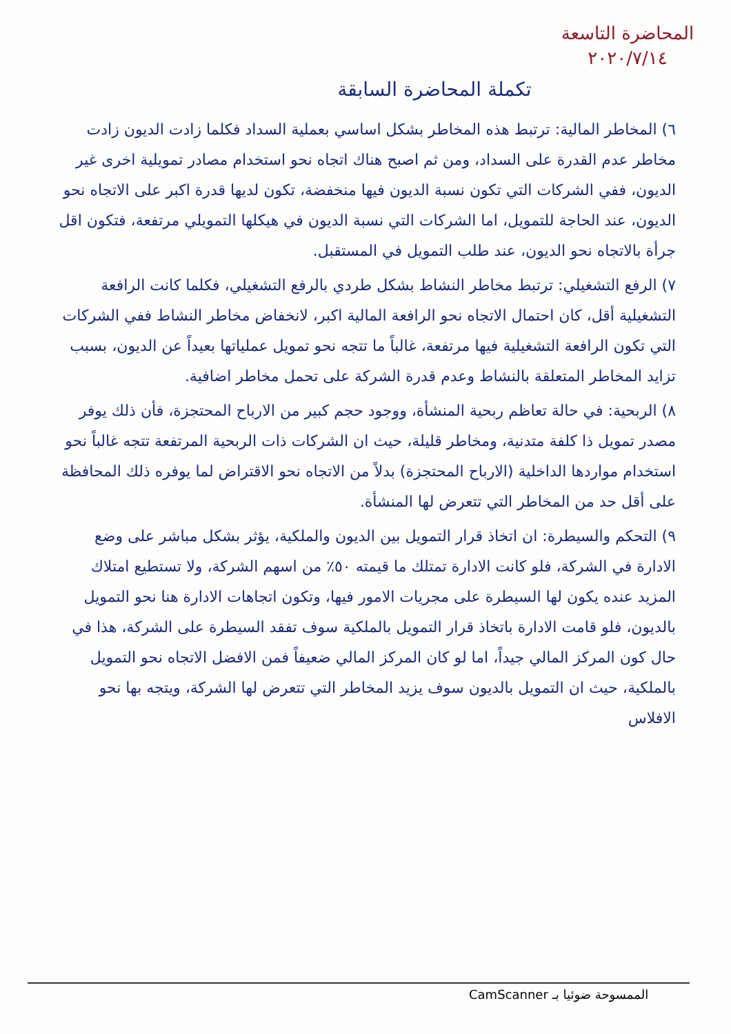المحاضرة التاسعة
٢٠٢٠/٧/١٤
تكملة المحاضرة السابقة
٦) المخاطر المالية: ترتبط هذه المخاطر بشكل اساسي بعملية السداد فكلما زادت الديون زادت مخاطر عدم القدرة على السداد، ومن ثم اصبح هناك اتجاه نحو استخدام مصادر تمويلية اخرى غير الديون، ففي الشركات التي تكون نسبة الديون فيها منخفضة، تكون لديها قدرة اكبر على الاتجاه نحو الديون، عند الحاجة للتمويل، اما الشركات التي نسبة الديون في هيكلها التمويلي مرتفعة، فتكون اقل جرأة بالاتجاه نحو الديون، عند طلب التمويل في المستقبل.
٧) الرفع التشغيلي: ترتبط مخاطر النشاط بشكل طردي بالرفع التشغيلي، فكلما كانت الرافعة التشغيلية أقل، كان احتمال الاتجاه نحو الرافعة المالية اكبر، لانخفاض مخاطر النشاط ففي الشركات التي تكون الرافعة التشغيلية فيها مرتفعة، غالباً ما تتجه نحو تمويل عملياتها بعيداً عن الديون، بسبب تزايد المخاطر المتعلقة بالنشاط وعدم قدرة الشركة على تحمل مخاطر اضافية.
٨) الربحية: في حالة تعاظم ربحية المنشأة، ووجود حجم كبير من الارباح المحتجزة، فأن ذلك يوفر مصدر تمويل ذا كلفة متدنية، ومخاطر قليلة، حيث ان الشركات ذات الربحية المرتفعة تتجه غالباً نحو استخدام مواردها الداخلية (الارباح المحتجزة) بدلاً من الاتجاه نحو الاقتراض لما يوفره ذلك المحافظة على أقل حد من المخاطر التي تتعرض لها المنشأة.
٩) التحكم والسيطرة: ان اتخاذ قرار التمويل بين الديون والملكية، يؤثر بشكل مباشر على وضع الادارة في الشركة، فلو كانت الادارة تمتلك ما قيمته ٥٠٪ من اسهم الشركة، ولا تستطيع امتلاك المزيد عنده يكون لها السيطرة على مجريات الامور فيها، وتكون اتجاهات الادارة هنا نحو التمويل بالديون، فلو قامت الادارة باتخاذ قرار التمويل بالملكية سوف تفقد السيطرة على الشركة، هذا في حال كون المركز المالي جيداً، اما لو كان المركز المالي ضعيفاً فمن الافضل الاتجاه نحو التمويل بالملكية، حيث ان التمويل بالديون سوف يزيد المخاطر التي تتعرض لها الشركة، ويتجه بها نحو الافلاس
الممسوحة ضوئيا بـ CamScanner